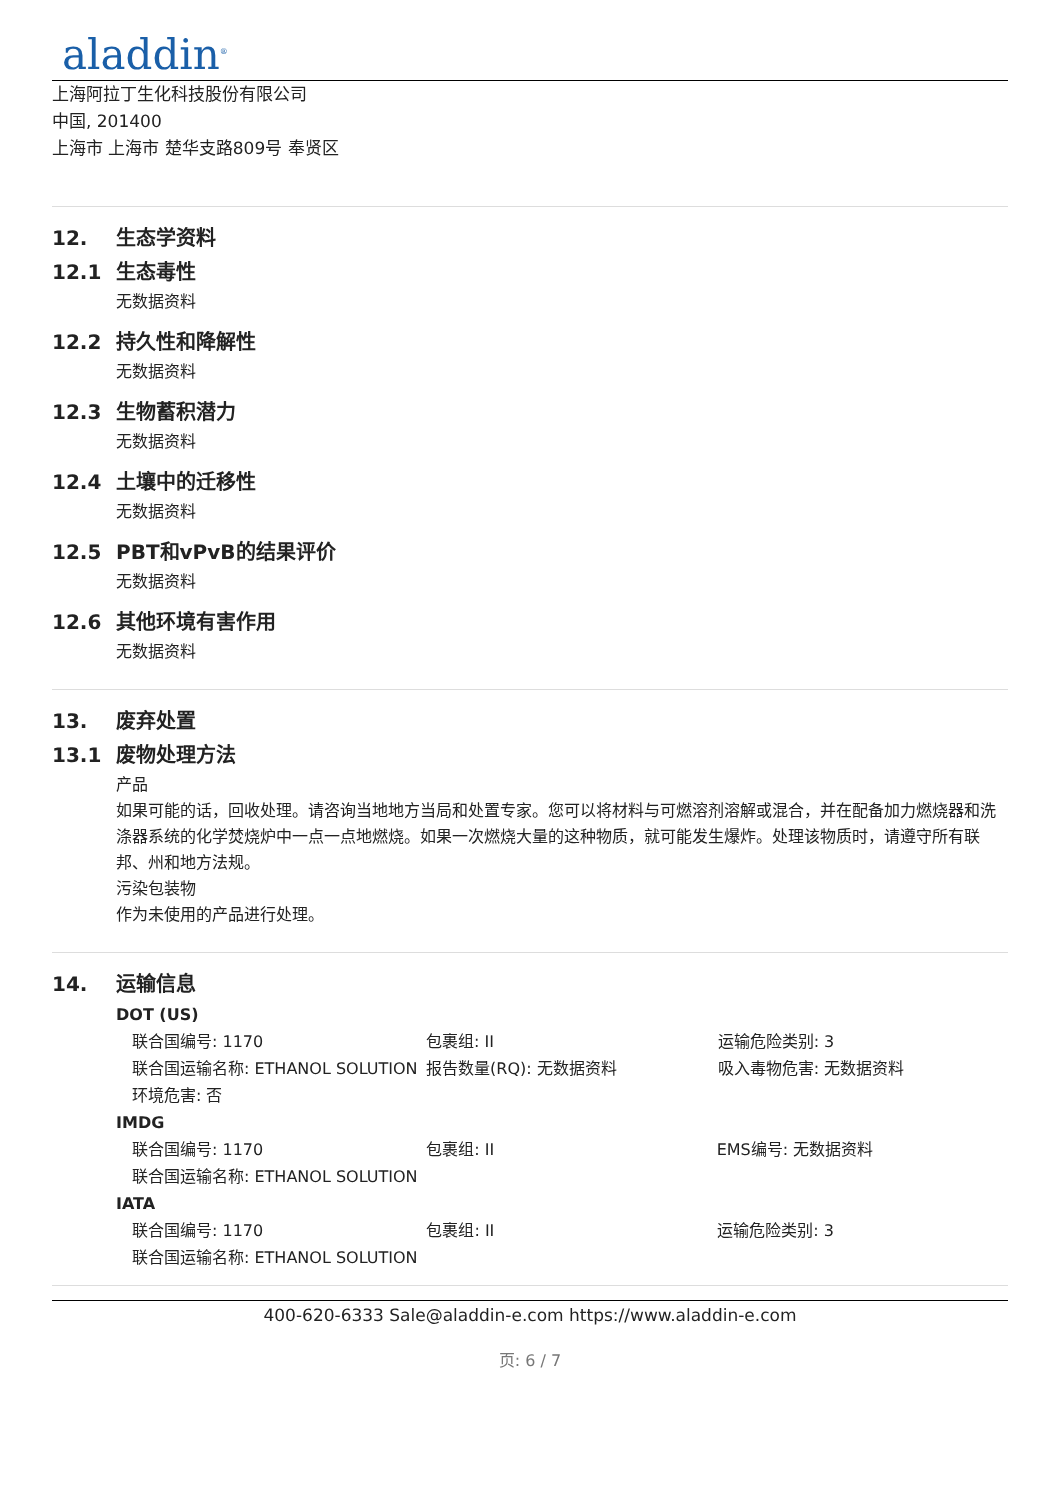aladdin<sup>®</sup>
上海阿拉丁生化科技股份有限公司
中国, 201400
上海市 上海市 楚华支路809号 奉贤区
12. 生态学资料
12.1 生态毒性
无数据资料
12.2 持久性和降解性
无数据资料
12.3 生物蓄积潜力
无数据资料
12.4 土壤中的迁移性
无数据资料
12.5 PBT和vPvB的结果评价
无数据资料
12.6 其他环境有害作用
无数据资料
13. 废弃处置
13.1 废物处理方法
产品
如果可能的话，回收处理。请咨询当地地方当局和处置专家。您可以将材料与可燃溶剂溶解或混合，并在配备加力燃烧器和洗涤器系统的化学焚烧炉中一点一点地燃烧。如果一次燃烧大量的这种物质，就可能发生爆炸。处理该物质时，请遵守所有联邦、州和地方法规。
污染包装物
作为未使用的产品进行处理。
14. 运输信息
DOT (US)
| 联合国编号: 1170 | 包裹组: II | 运输危险类别: 3 |
| 联合国运输名称: ETHANOL SOLUTION | 报告数量(RQ): 无数据资料 | 吸入毒物危害: 无数据资料 |
| 环境危害: 否 | | |
IMDG
| 联合国编号: 1170 | 包裹组: II | EMS编号: 无数据资料 |
| 联合国运输名称: ETHANOL SOLUTION | | |
IATA
| 联合国编号: 1170 | 包裹组: II | 运输危险类别: 3 |
| 联合国运输名称: ETHANOL SOLUTION | | |
400-620-6333 Sale@aladdin-e.com https://www.aladdin-e.com
页: 6 / 7